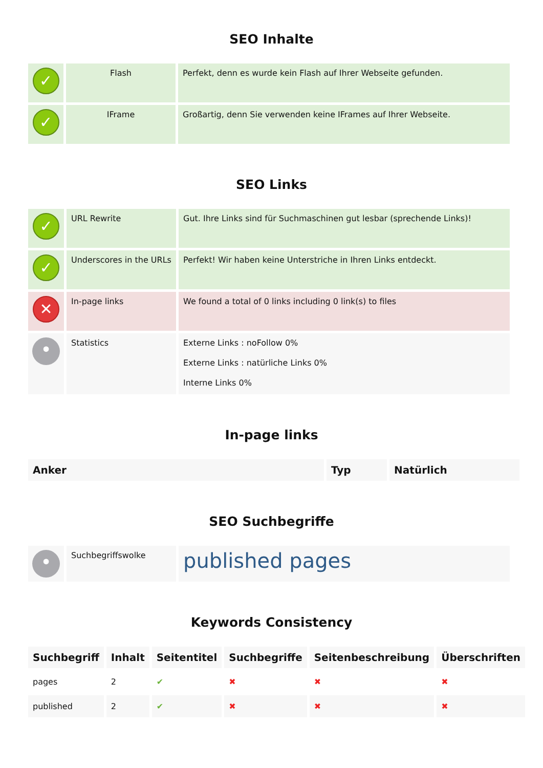SEO Inhalte
| ✓ | Flash | Perfekt, denn es wurde kein Flash auf Ihrer Webseite gefunden. |
| ✓ | IFrame | Großartig, denn Sie verwenden keine IFrames auf Ihrer Webseite. |
SEO Links
| ✓ | URL Rewrite | Gut. Ihre Links sind für Suchmaschinen gut lesbar (sprechende Links)! |
| ✓ | Underscores in the URLs | Perfekt! Wir haben keine Unterstriche in Ihren Links entdeckt. |
| ✕ | In-page links | We found a total of 0 links including 0 link(s) to files |
| • | Statistics | Externe Links : noFollow 0% Externe Links : natürliche Links 0% Interne Links 0% |
In-page links
| Anker | Typ | Natürlich |
| --- | --- | --- |
SEO Suchbegriffe
| • | Suchbegriffswolke | published pages |
Keywords Consistency
| Suchbegriff | Inhalt | Seitentitel | Suchbegriffe | Seitenbeschreibung | Überschriften |
| --- | --- | --- | --- | --- | --- |
| pages | 2 | ✔ | ✖ | ✖ | ✖ |
| published | 2 | ✔ | ✖ | ✖ | ✖ |